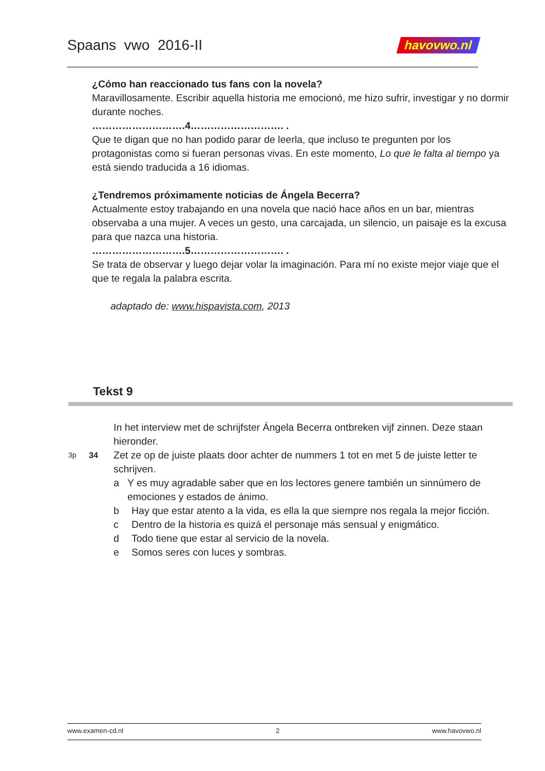Spaans vwo 2016-II
havovwo.nl
¿Cómo han reaccionado tus fans con la novela?
Maravillosamente. Escribir aquella historia me emocionó, me hizo sufrir, investigar y no dormir durante noches.
……………………….4………………………. .
Que te digan que no han podido parar de leerla, que incluso te pregunten por los protagonistas como si fueran personas vivas. En este momento, Lo que le falta al tiempo ya está siendo traducida a 16 idiomas.
¿Tendremos próximamente noticias de Ángela Becerra?
Actualmente estoy trabajando en una novela que nació hace años en un bar, mientras observaba a una mujer. A veces un gesto, una carcajada, un silencio, un paisaje es la excusa para que nazca una historia.
……………………….5………………………. .
Se trata de observar y luego dejar volar la imaginación. Para mí no existe mejor viaje que el que te regala la palabra escrita.
adaptado de: www.hispavista.com, 2013
Tekst 9
In het interview met de schrijfster Ángela Becerra ontbreken vijf zinnen. Deze staan hieronder.
3p 34 Zet ze op de juiste plaats door achter de nummers 1 tot en met 5 de juiste letter te schrijven.
a Y es muy agradable saber que en los lectores genere también un sinnúmero de emociones y estados de ánimo.
b Hay que estar atento a la vida, es ella la que siempre nos regala la mejor ficción.
c Dentro de la historia es quizá el personaje más sensual y enigmático.
d Todo tiene que estar al servicio de la novela.
e Somos seres con luces y sombras.
www.examen-cd.nl 2 www.havovwo.nl